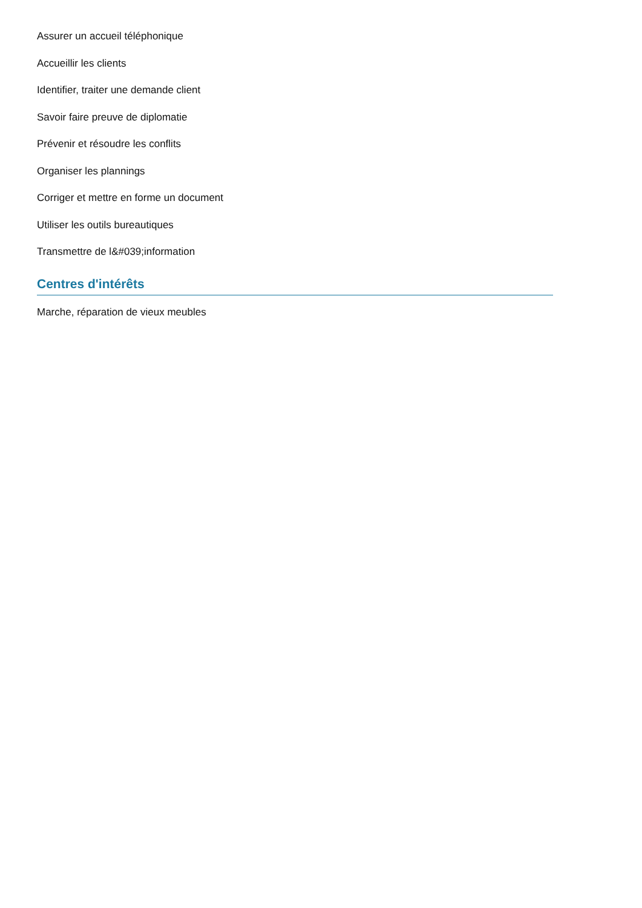Assurer un accueil téléphonique
Accueillir les clients
Identifier, traiter une demande client
Savoir faire preuve de diplomatie
Prévenir et résoudre les conflits
Organiser les plannings
Corriger et mettre en forme un document
Utiliser les outils bureautiques
Transmettre de l&#039;information
Centres d'intérêts
Marche, réparation de vieux meubles